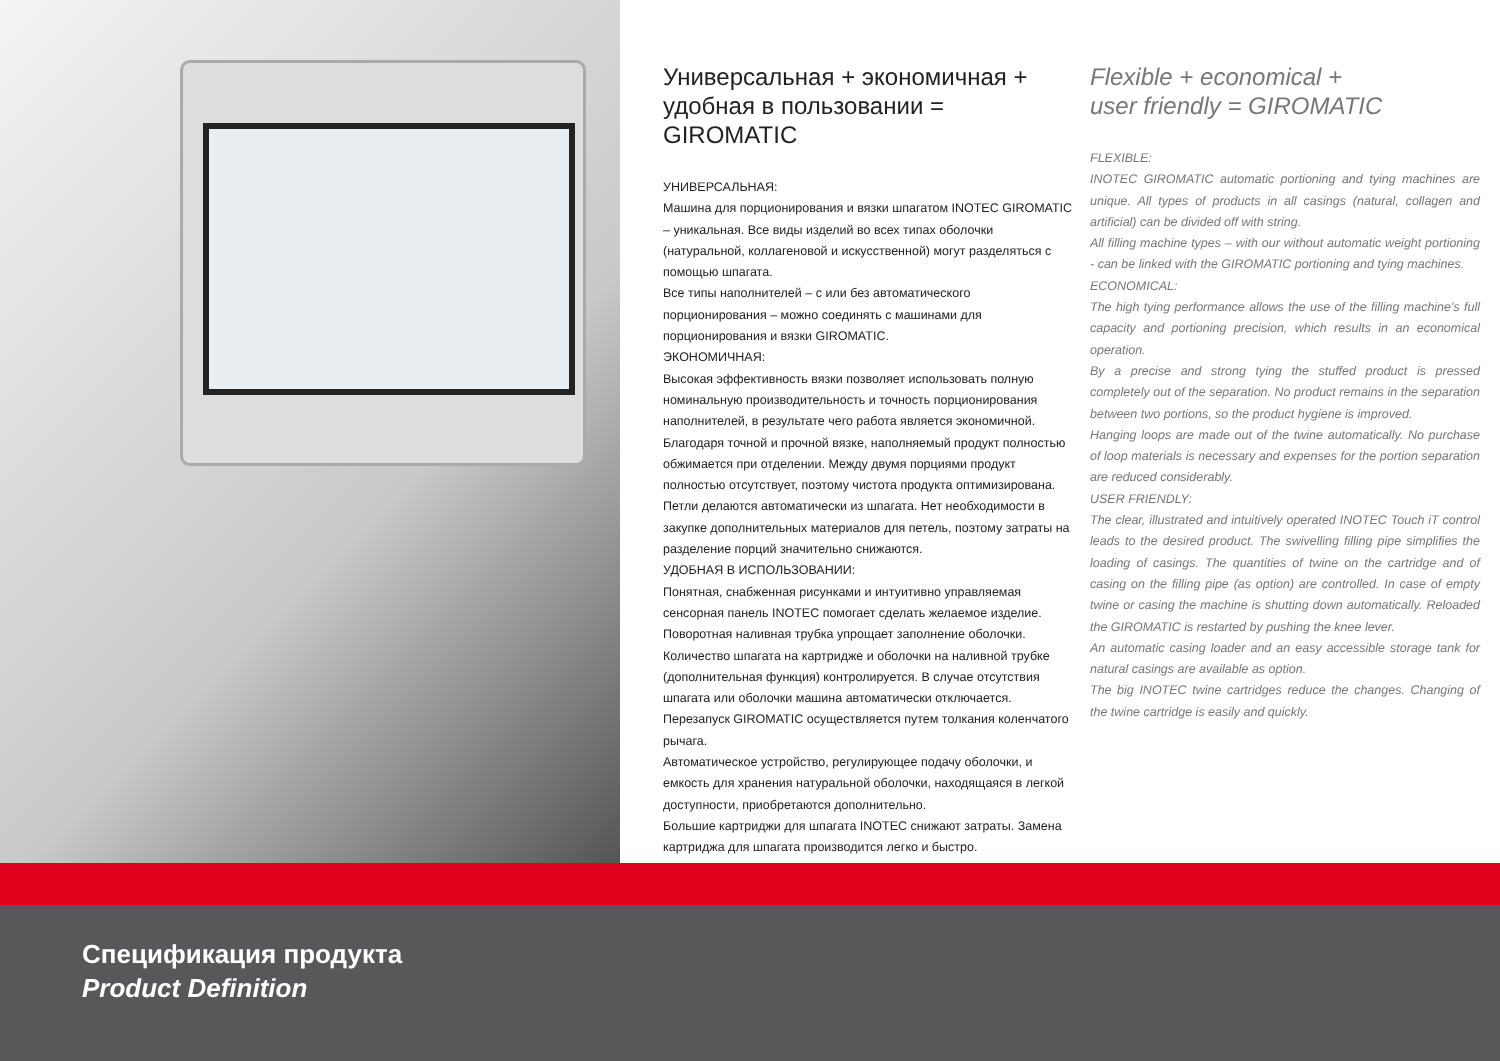Универсальная + экономичная + удобная в пользовании = GIROMATIC
УНИВЕРСАЛЬНАЯ:
Машина для порционирования и вязки шпагатом INOTEC GIROMATIC – уникальная. Все виды изделий во всех типах оболочки (натуральной, коллагеновой и искусственной) могут разделяться с помощью шпагата.
Все типы наполнителей – с или без автоматического порционирования – можно соединять с машинами для порционирования и вязки GIROMATIC.
ЭКОНОМИЧНАЯ:
Высокая эффективность вязки позволяет использовать полную номинальную производительность и точность порционирования наполнителей, в результате чего работа является экономичной. Благодаря точной и прочной вязке, наполняемый продукт полностью обжимается при отделении. Между двумя порциями продукт полностью отсутствует, поэтому чистота продукта оптимизирована.
Петли делаются автоматически из шпагата. Нет необходимости в закупке дополнительных материалов для петель, поэтому затраты на разделение порций значительно снижаются.
УДОБНАЯ В ИСПОЛЬЗОВАНИИ:
Понятная, снабженная рисунками и интуитивно управляемая сенсорная панель INOTEC помогает сделать желаемое изделие. Поворотная наливная трубка упрощает заполнение оболочки. Количество шпагата на картридже и оболочки на наливной трубке (дополнительная функция) контролируется. В случае отсутствия шпагата или оболочки машина автоматически отключается. Перезапуск GIROMATIC осуществляется путем толкания коленчатого рычага.
Автоматическое устройство, регулирующее подачу оболочки, и емкость для хранения натуральной оболочки, находящаяся в легкой доступности, приобретаются дополнительно.
Большие картриджи для шпагата INOTEC снижают затраты. Замена картриджа для шпагата производится легко и быстро.
Flexible + economical +
user friendly = GIROMATIC
FLEXIBLE:
INOTEC GIROMATIC automatic portioning and tying machines are unique. All types of products in all casings (natural, collagen and artificial) can be divided off with string.
All filling machine types – with our without automatic weight portioning - can be linked with the GIROMATIC portioning and tying machines.
ECONOMICAL:
The high tying performance allows the use of the filling machine's full capacity and portioning precision, which results in an economical operation.
By a precise and strong tying the stuffed product is pressed completely out of the separation. No product remains in the separation between two portions, so the product hygiene is improved.
Hanging loops are made out of the twine automatically. No purchase of loop materials is necessary and expenses for the portion separation are reduced considerably.
USER FRIENDLY:
The clear, illustrated and intuitively operated INOTEC Touch iT control leads to the desired product. The swivelling filling pipe simplifies the loading of casings. The quantities of twine on the cartridge and of casing on the filling pipe (as option) are controlled. In case of empty twine or casing the machine is shutting down automatically. Reloaded the GIROMATIC is restarted by pushing the knee lever.
An automatic casing loader and an easy accessible storage tank for natural casings are available as option.
The big INOTEC twine cartridges reduce the changes. Changing of the twine cartridge is easily and quickly.
Спецификация продукта
Product Definition